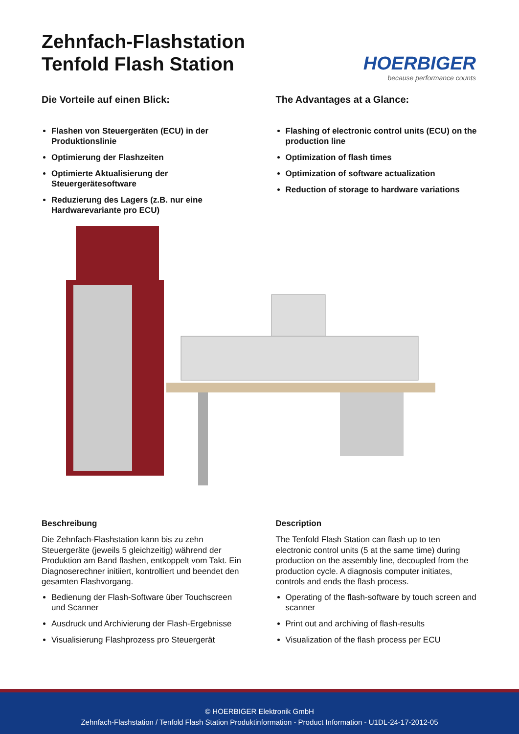Zehnfach-Flashstation
Tenfold Flash Station
HOERBIGER
because performance counts
Die Vorteile auf einen Blick:
Flashen von Steuergeräten (ECU) in der Produktionslinie
Optimierung der Flashzeiten
Optimierte Aktualisierung der Steuergerätesoftware
Reduzierung des Lagers (z.B. nur eine Hardwarevariante pro ECU)
The Advantages at a Glance:
Flashing of electronic control units (ECU) on the production line
Optimization of flash times
Optimization of software actualization
Reduction of storage to hardware variations
Beschreibung
Die Zehnfach-Flashstation kann bis zu zehn Steuergeräte (jeweils 5 gleichzeitig) während der Produktion am Band flashen, entkoppelt vom Takt. Ein Diagnoserechner initiiert, kontrolliert und beendet den gesamten Flashvorgang.
Bedienung der Flash-Software über Touchscreen und Scanner
Ausdruck und Archivierung der Flash-Ergebnisse
Visualisierung Flashprozess pro Steuergerät
Description
The Tenfold Flash Station can flash up to ten electronic control units (5 at the same time) during production on the assembly line, decoupled from the production cycle. A diagnosis computer initiates, controls and ends the flash process.
Operating of the flash-software by touch screen and scanner
Print out and archiving of flash-results
Visualization of the flash process per ECU
© HOERBIGER Elektronik GmbH
Zehnfach-Flashstation / Tenfold Flash Station Produktinformation - Product Information - U1DL-24-17-2012-05